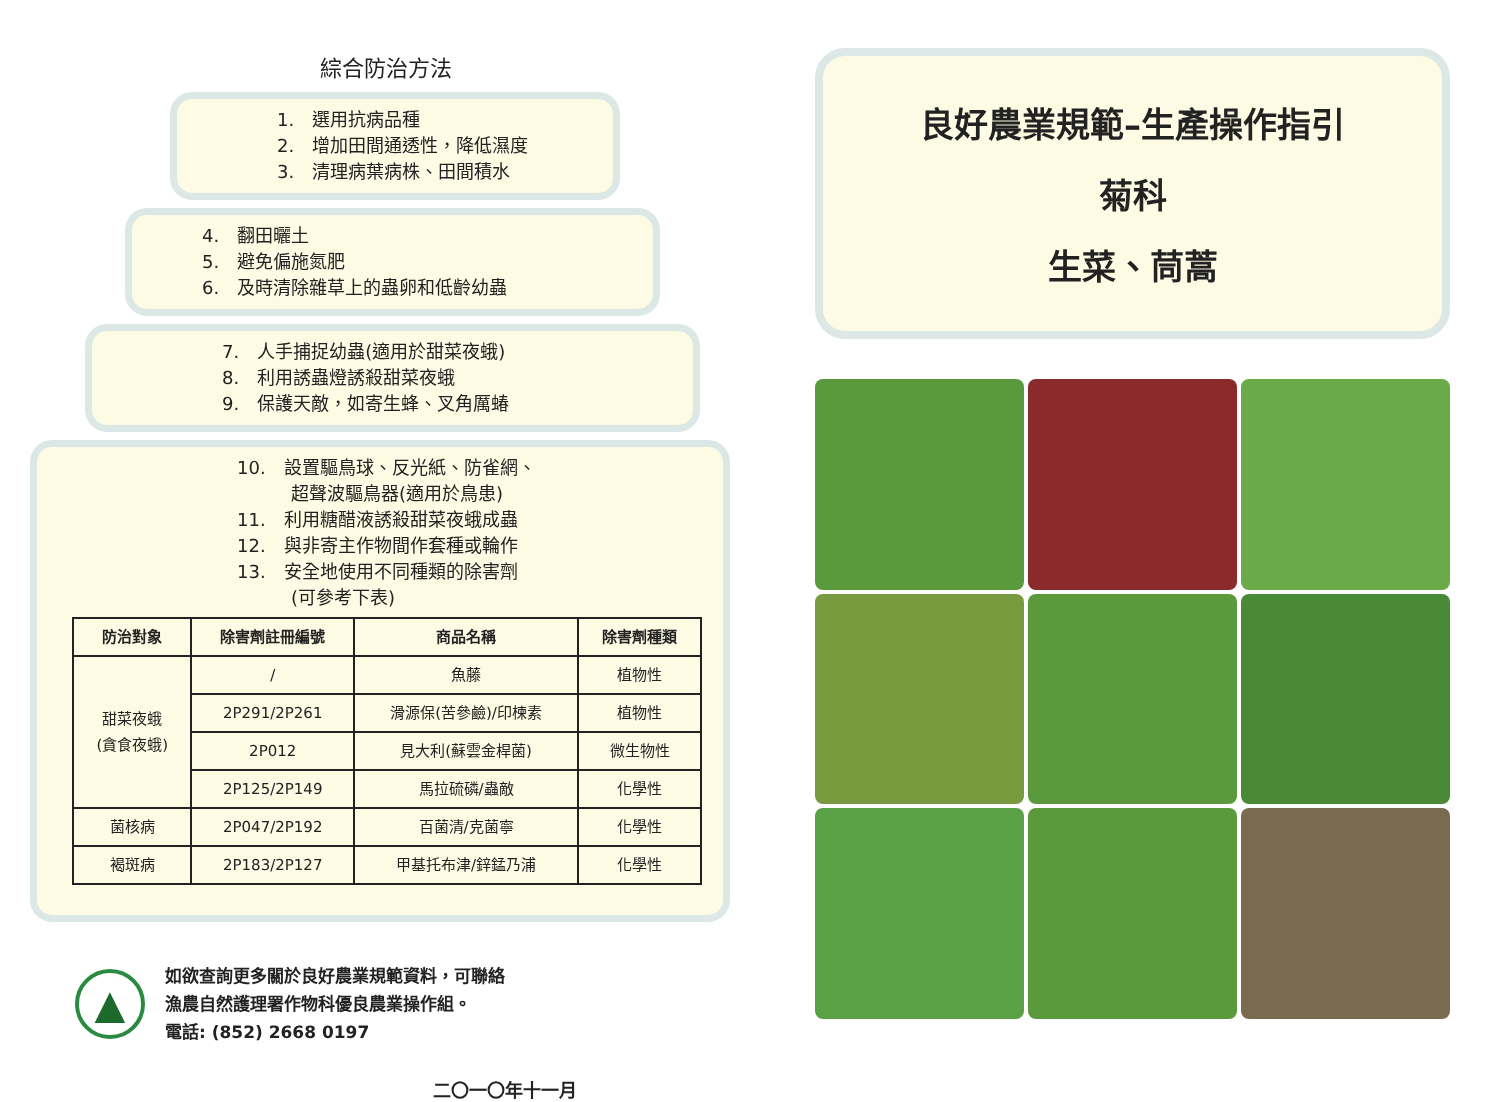綜合防治方法
1.　選用抗病品種
2.　增加田間通透性，降低濕度
3.　清理病葉病株、田間積水
4.　翻田曬土
5.　避免偏施氮肥
6.　及時清除雜草上的蟲卵和低齡幼蟲
7.　人手捕捉幼蟲(適用於甜菜夜蛾)
8.　利用誘蟲燈誘殺甜菜夜蛾
9.　保護天敵，如寄生蜂、叉角厲蝽
10.　設置驅鳥球、反光紙、防雀網、
　　　超聲波驅鳥器(適用於鳥患)
11.　利用糖醋液誘殺甜菜夜蛾成蟲
12.　與非寄主作物間作套種或輪作
13.　安全地使用不同種類的除害劑
　　　(可參考下表)
| 防治對象 | 除害劑註冊編號 | 商品名稱 | 除害劑種類 |
| --- | --- | --- | --- |
| 甜菜夜蛾 (貪食夜蛾) | / | 魚藤 | 植物性 |
| | 2P291/2P261 | 滑源保(苦參鹼)/印楝素 | 植物性 |
| | 2P012 | 見大利(蘇雲金桿菌) | 微生物性 |
| | 2P125/2P149 | 馬拉硫磷/蟲敵 | 化學性 |
| 菌核病 | 2P047/2P192 | 百菌清/克菌寧 | 化學性 |
| 褐斑病 | 2P183/2P127 | 甲基托布津/鋅錳乃浦 | 化學性 |
▲
如欲查詢更多關於良好農業規範資料，可聯絡
漁農自然護理署作物科優良農業操作組。
電話: (852) 2668 0197
二〇一〇年十一月
良好農業規範–生產操作指引
菊科
生菜、茼蒿